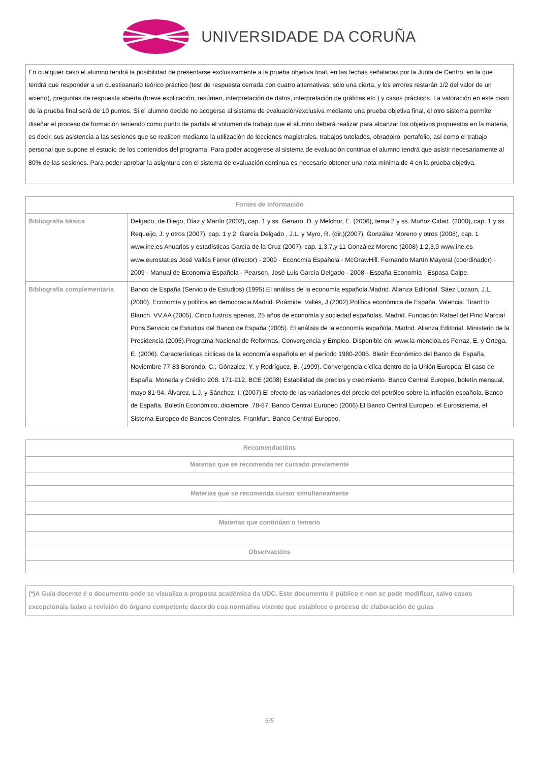UNIVERSIDADE DA CORUÑA
| En cualquier caso el alumno tendrá la posibilidad de presentarse exclusivamente a la prueba objetiva final, en las fechas señaladas por la Junta de Centro, en la que tendrá que responder a un cuestioanario teórico práctico (test de respuesta cerrada con cuatro alternativas, sólo una cierta, y los errores restarán 1/2 del valor de un acierto), preguntas de respuesta abierta (breve explicación, resúmen, interpretación de datos, interpretación de gráficas etc.) y casos prácticos. La valoración en este caso de la prueba final será de 10 puntos. Si el alumno decide no acogerse al sistema de evaluación/exclusiva mediante una prueba objetiva final, el otro sistema permite diseñar el proceso de formación teniendo como punto de partida el volumen de trabajo que el alumno deberá realizar para alcanzar los objetivos propuestos en la materia, es decir, sus asistencia a las sesiones que se realicen mediante la utilización de lecciones magistrales, trabajos tutelados, obradoiro, portafolio, así como el trabajo personal que supone el estudio de los contenidos del programa. Para poder acogerese al sistema de evaluación continua el alumno tendrá que asistir necesariamente al 80% de las sesiones. Para poder aprobar la asigntura con el sistema de evaluación continua es necesario obtener una nota mínima de 4 en la prueba objetiva. |
| Fontes de información | |
| --- | --- |
| Bibliografía básica | Delgado, de Diego, Díaz y Martín (2002), cap. 1 y ss. Genaro, D. y Melchor, E. (2006), tema 2 y ss. Muñoz Cidad. (2000), cap. 1 y ss. Requeijo, J. y otros (2007), cap. 1 y 2. García Delgado , J.L. y Myro, R. (dir.)(2007). González Moreno y otros (2008), cap. 1 www.ine.es Anuarios y estadísticas García de la Cruz (2007), cap. 1,3,7,y 11 González Moreno (2008) 1,2,3,9 www.ine.es www.eurostat.es José Vallés Ferrer (director) - 2009 - Economía Española - McGrawHill. Fernando Martín Mayoral (coordinador) - 2009 - Manual de Economía Española - Pearson. José Luis García Delgado - 2008 - España Economía - Espasa Calpe. |
| Bibliografía complementaria | Banco de España (Servicio de Estudios) (1995).El análisis de la economía española.Madrid. Alianza Editorial. Sáez Lozaon, J.L. (2000). Economía y política en democracia.Madrid. Pirámide. Vallés, J (2002).Política económica de España. Valencia. Tirant lo Blanch. VV.AA (2005). Cinco lustros apenas, 25 años de economía y sociedad españolas. Madrid. Fundación Rafael del Pino Marcial Pons Servicio de Estudios del Banco de España (2005). El análisis de la economía española. Madrid. Alianza Editorial. Ministerio de la Presidencia (2005).Programa Nacional de Reformas. Convergencia y Empleo. Disponible en: www.la-moncloa.es Ferraz, E. y Ortega, E. (2006). Características cíclicas de la economía española en el período 1980-2005. Bletín Económico del Banco de España, Noviembre 77-83 Borondo, C.; Gónzalez, Y. y Rodríguez, B. (1999). Convergencia cíclica dentro de la Unión Europea: El caso de España. Moneda y Crédito 208. 171-212. BCE (2008) Estabilidad de precios y crecimiento. Banco Central Europeo, boletín mensual, mayo 81-94. Álvarez, L.J. y Sánchez, I. (2007).El efecto de las variaciones del precio del petróleo sobre la inflación española. Banco de España, Boletín Económico, diciembre .78-87. Banco Central Europeo (2006).El Banco Central Europeo, el Eurosistema, el Sistema Europeo de Bancos Centrales. Frankfurt. Banco Central Europeo. |
| Recomendacións |
| --- |
| Materias que se recomenda ter cursado previamente |
| Materias que se recomenda cursar simultaneamente |
| Materias que continúan o temario |
| Observacións |
| (*)A Guía docente é o documento onde se visualiza a proposta académica da UDC. Este documento é público e non se pode modificar, salvo casos excepcionais baixo a revisión do órgano competente dacordo coa normativa vixente que establece o proceso de elaboración de guías |
5/5